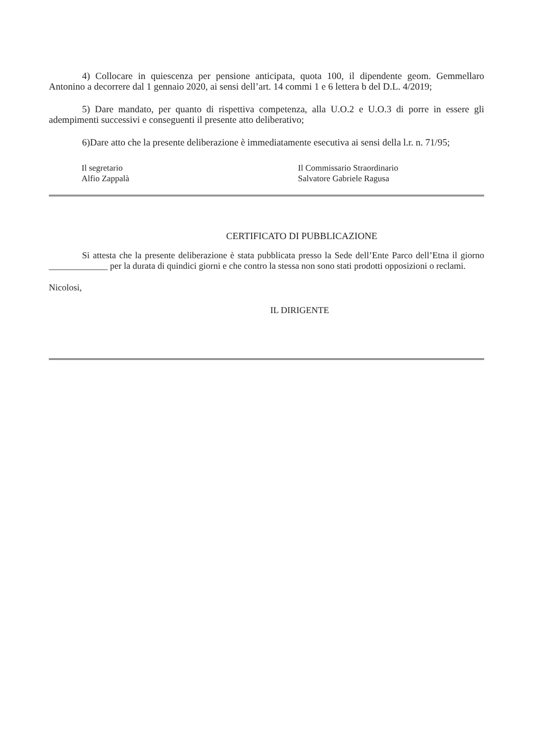4) Collocare in quiescenza per pensione anticipata, quota 100, il dipendente geom. Gemmellaro Antonino a decorrere dal 1 gennaio 2020, ai sensi dell’art. 14 commi 1 e 6 lettera b del D.L. 4/2019;
5) Dare mandato, per quanto di rispettiva competenza, alla U.O.2 e U.O.3 di porre in essere gli adempimenti successivi e conseguenti il presente atto deliberativo;
6)Dare atto che la presente deliberazione è immediatamente esecutiva ai sensi della l.r. n. 71/95;
Il segretario
Alfio Zappalà
Il Commissario Straordinario
Salvatore Gabriele Ragusa
CERTIFICATO DI PUBBLICAZIONE
Si attesta che la presente deliberazione è stata pubblicata presso la Sede dell’Ente Parco dell’Etna il giorno _____________ per la durata di quindici giorni e che contro la stessa non sono stati prodotti opposizioni o reclami.
Nicolosi,
IL DIRIGENTE